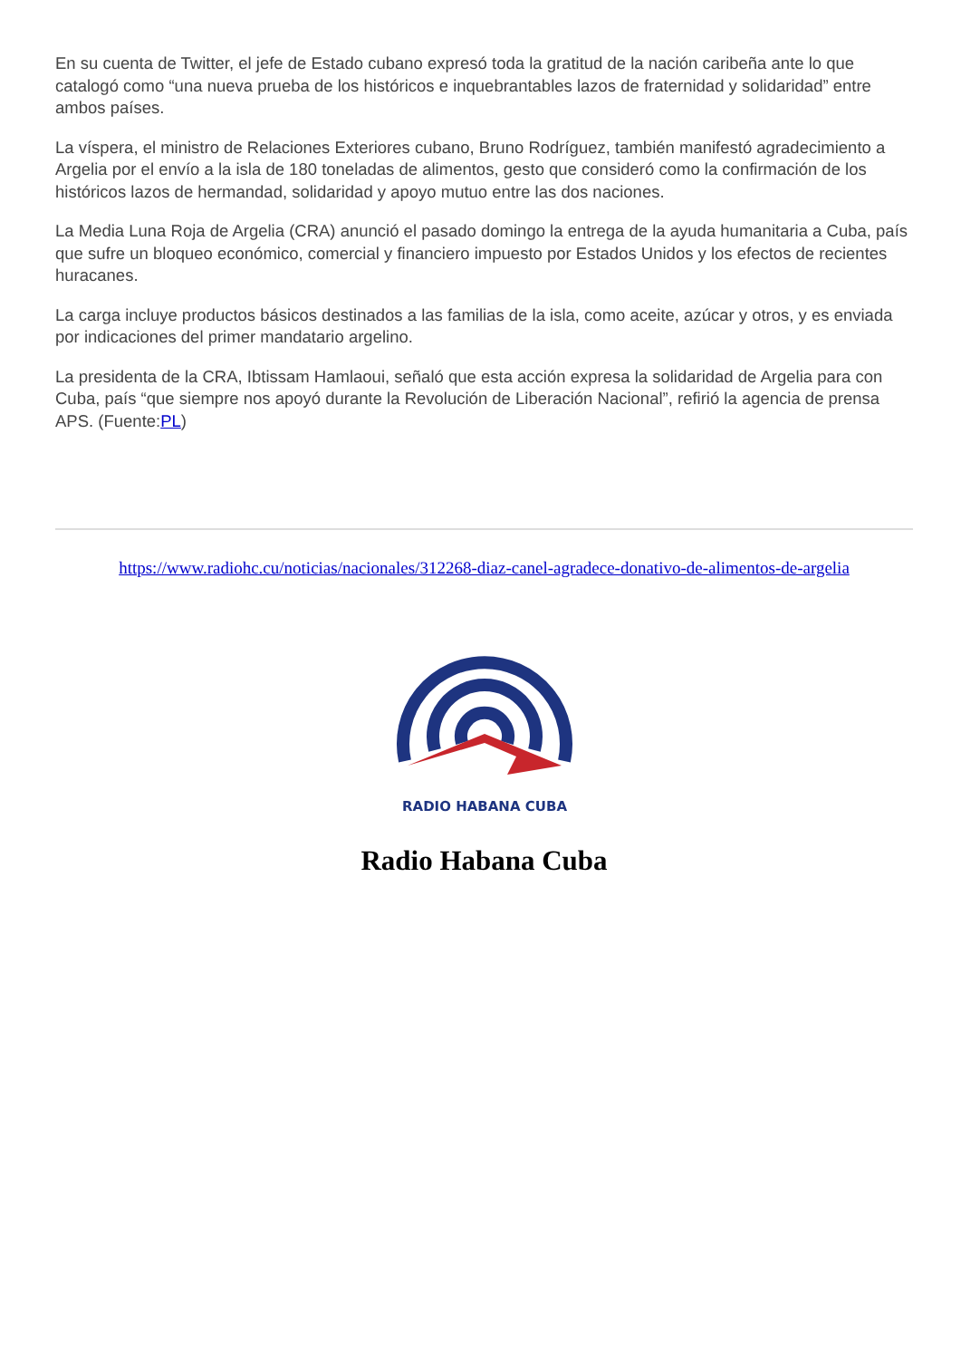En su cuenta de Twitter, el jefe de Estado cubano expresó toda la gratitud de la nación caribeña ante lo que catalogó como “una nueva prueba de los históricos e inquebrantables lazos de fraternidad y solidaridad” entre ambos países.
La víspera, el ministro de Relaciones Exteriores cubano, Bruno Rodríguez, también manifestó agradecimiento a Argelia por el envío a la isla de 180 toneladas de alimentos, gesto que consideró como la confirmación de los históricos lazos de hermandad, solidaridad y apoyo mutuo entre las dos naciones.
La Media Luna Roja de Argelia (CRA) anunció el pasado domingo la entrega de la ayuda humanitaria a Cuba, país que sufre un bloqueo económico, comercial y financiero impuesto por Estados Unidos y los efectos de recientes huracanes.
La carga incluye productos básicos destinados a las familias de la isla, como aceite, azúcar y otros, y es enviada por indicaciones del primer mandatario argelino.
La presidenta de la CRA, Ibtissam Hamlaoui, señaló que esta acción expresa la solidaridad de Argelia para con Cuba, país “que siempre nos apoyó durante la Revolución de Liberación Nacional”, refirió la agencia de prensa APS. (Fuente:PL)
https://www.radiohc.cu/noticias/nacionales/312268-diaz-canel-agradece-donativo-de-alimentos-de-argelia
RADIO HABANA CUBA
Radio Habana Cuba